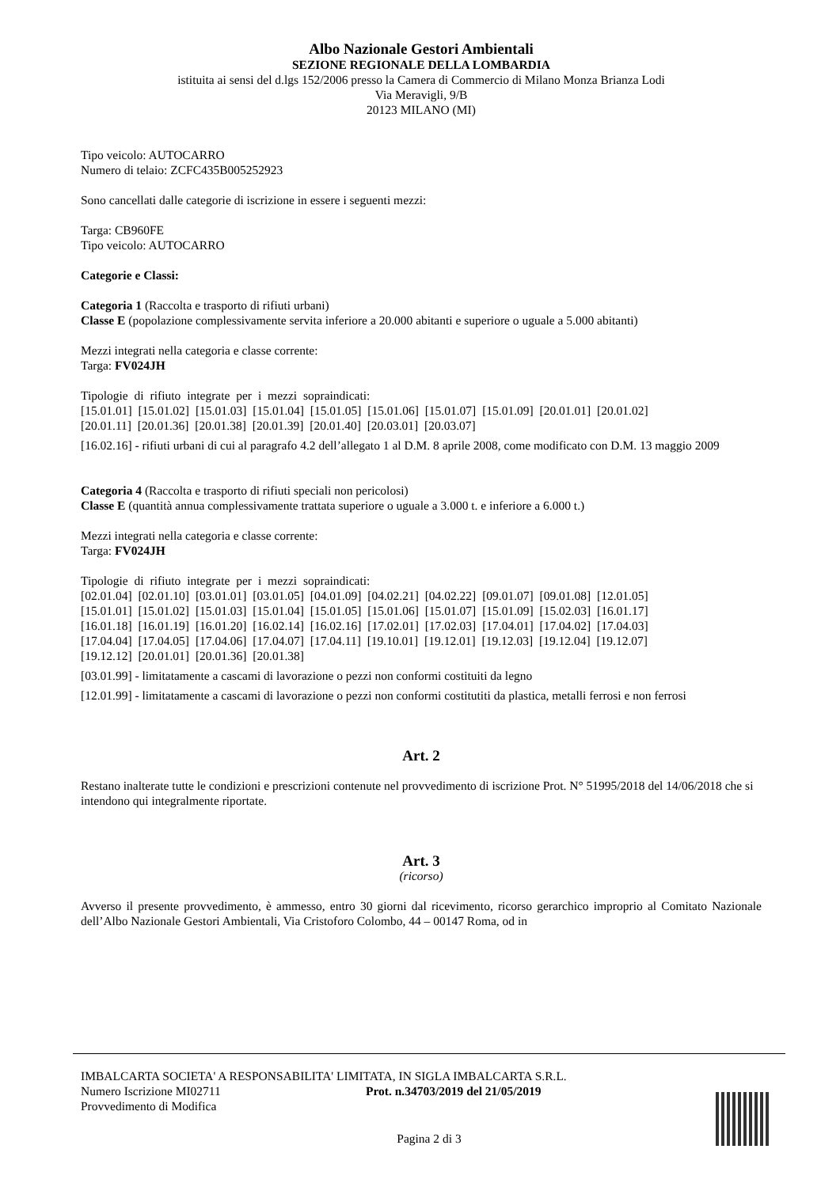Albo Nazionale Gestori Ambientali
SEZIONE REGIONALE DELLA LOMBARDIA
istituita ai sensi del d.lgs 152/2006 presso la Camera di Commercio di Milano Monza Brianza Lodi
Via Meravigli, 9/B
20123 MILANO (MI)
Tipo veicolo: AUTOCARRO
Numero di telaio: ZCFC435B005252923
Sono cancellati dalle categorie di iscrizione in essere i seguenti mezzi:
Targa: CB960FE
Tipo veicolo: AUTOCARRO
Categorie e Classi:
Categoria 1 (Raccolta e trasporto di rifiuti urbani)
Classe E (popolazione complessivamente servita inferiore a 20.000 abitanti e superiore o uguale a 5.000 abitanti)
Mezzi integrati nella categoria e classe corrente:
Targa: FV024JH
Tipologie di rifiuto integrate per i mezzi sopraindicati:
[15.01.01] [15.01.02] [15.01.03] [15.01.04] [15.01.05] [15.01.06] [15.01.07] [15.01.09] [20.01.01] [20.01.02]
[20.01.11] [20.01.36] [20.01.38] [20.01.39] [20.01.40] [20.03.01] [20.03.07]
[16.02.16] - rifiuti urbani di cui al paragrafo 4.2 dell’allegato 1 al D.M. 8 aprile 2008, come modificato con D.M. 13 maggio 2009
Categoria 4 (Raccolta e trasporto di rifiuti speciali non pericolosi)
Classe E (quantità annua complessivamente trattata superiore o uguale a 3.000 t. e inferiore a 6.000 t.)
Mezzi integrati nella categoria e classe corrente:
Targa: FV024JH
Tipologie di rifiuto integrate per i mezzi sopraindicati:
[02.01.04] [02.01.10] [03.01.01] [03.01.05] [04.01.09] [04.02.21] [04.02.22] [09.01.07] [09.01.08] [12.01.05]
[15.01.01] [15.01.02] [15.01.03] [15.01.04] [15.01.05] [15.01.06] [15.01.07] [15.01.09] [15.02.03] [16.01.17]
[16.01.18] [16.01.19] [16.01.20] [16.02.14] [16.02.16] [17.02.01] [17.02.03] [17.04.01] [17.04.02] [17.04.03]
[17.04.04] [17.04.05] [17.04.06] [17.04.07] [17.04.11] [19.10.01] [19.12.01] [19.12.03] [19.12.04] [19.12.07]
[19.12.12] [20.01.01] [20.01.36] [20.01.38]
[03.01.99] - limitatamente a cascami di lavorazione o pezzi non conformi costituiti da legno
[12.01.99] - limitatamente a cascami di lavorazione o pezzi non conformi costitutiti da plastica, metalli ferrosi e non ferrosi
Art. 2
Restano inalterate tutte le condizioni e prescrizioni contenute nel provvedimento di iscrizione Prot. N° 51995/2018 del 14/06/2018 che si intendono qui integralmente riportate.
Art. 3
(ricorso)
Avverso il presente provvedimento, è ammesso, entro 30 giorni dal ricevimento, ricorso gerarchico improprio al Comitato Nazionale dell’Albo Nazionale Gestori Ambientali, Via Cristoforo Colombo, 44 – 00147 Roma, od in
IMBALCARTA SOCIETA' A RESPONSABILITA' LIMITATA, IN SIGLA IMBALCARTA S.R.L.
Numero Iscrizione MI02711 Prot. n.34703/2019 del 21/05/2019
Provvedimento di Modifica
Pagina 2 di 3